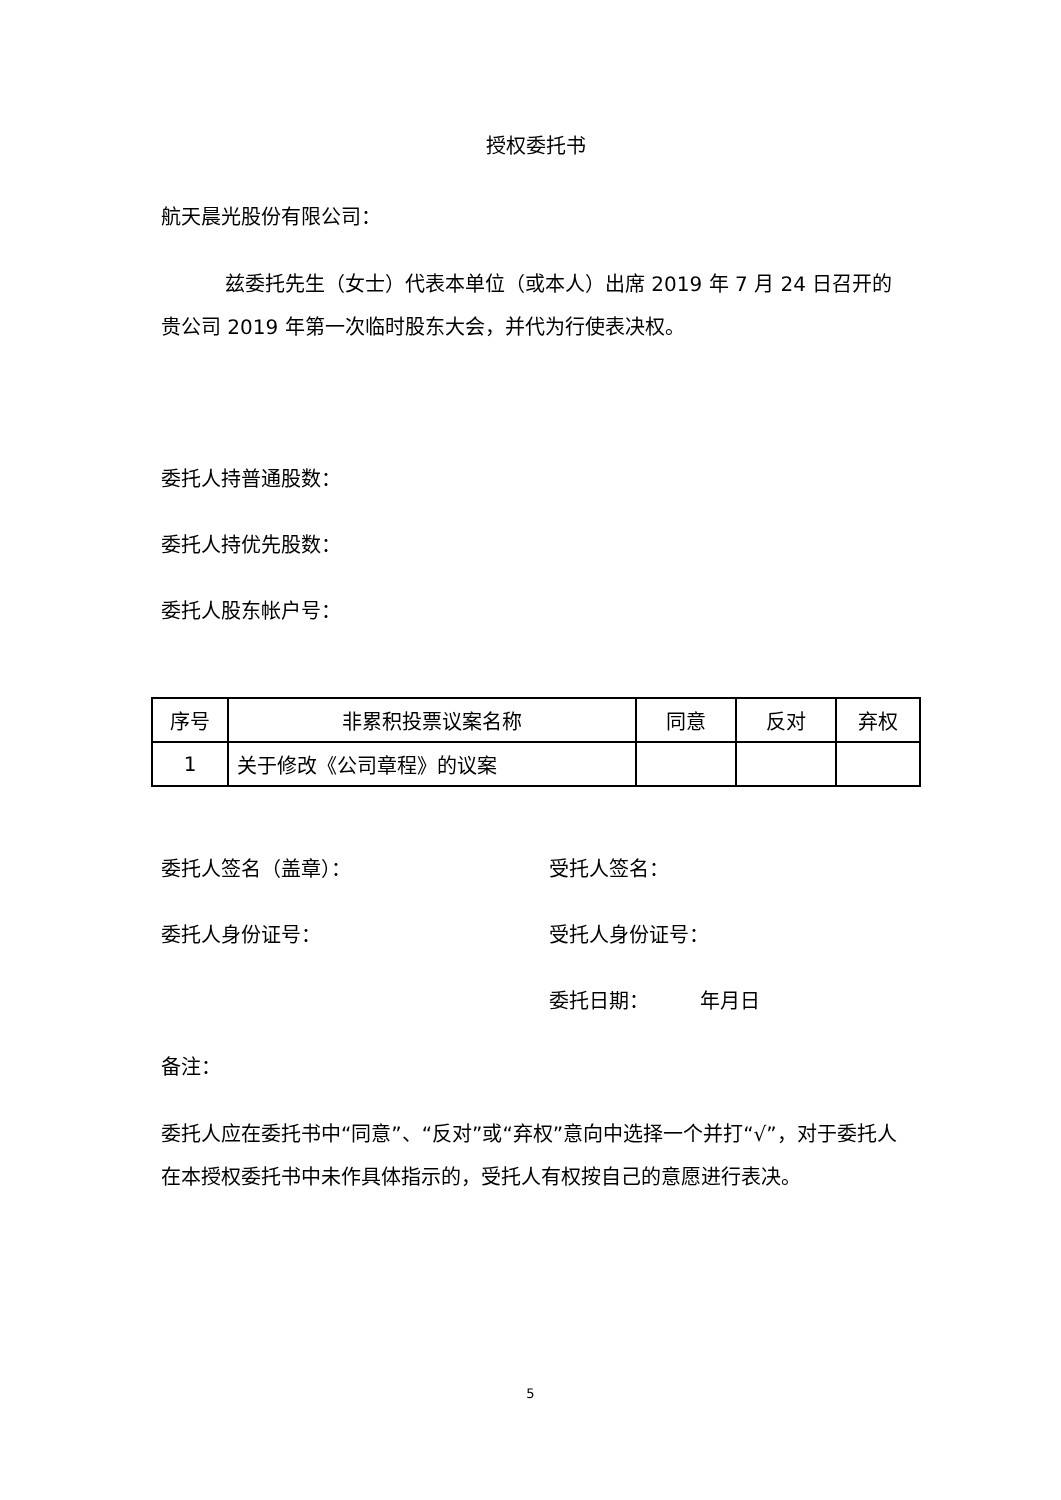授权委托书
航天晨光股份有限公司：
兹委托先生（女士）代表本单位（或本人）出席 2019 年 7 月 24 日召开的贵公司 2019 年第一次临时股东大会，并代为行使表决权。
委托人持普通股数：
委托人持优先股数：
委托人股东帐户号：
| 序号 | 非累积投票议案名称 | 同意 | 反对 | 弃权 |
| --- | --- | --- | --- | --- |
| 1 | 关于修改《公司章程》的议案 | | | |
委托人签名（盖章）： 受托人签名：
委托人身份证号： 受托人身份证号：
委托日期： 年月日
备注：
委托人应在委托书中“同意”、“反对”或“弃权”意向中选择一个并打“√”，对于委托人在本授权委托书中未作具体指示的，受托人有权按自己的意愿进行表决。
5